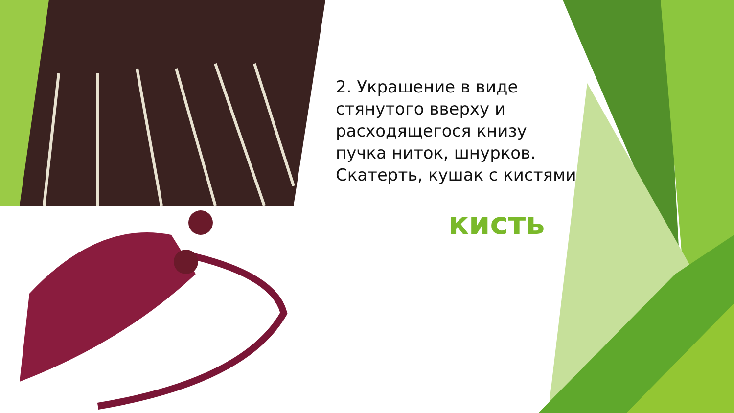2. Украшение в виде стянутого вверху и расходящегося книзу пучка ниток, шнурков. Скатерть, кушак с кистями
кисть